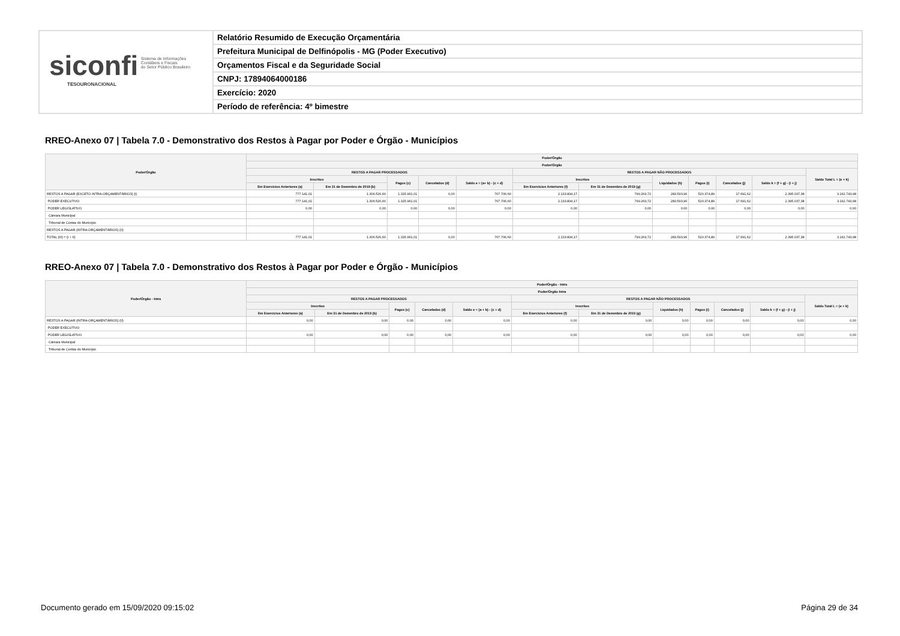siconfi Sistema de Informações
Contábeis e Fiscais
do Setor Público Brasileiro
TESOURONACIONAL
Relatório Resumido de Execução Orçamentária
Prefeitura Municipal de Delfinópolis - MG (Poder Executivo)
Orçamentos Fiscal e da Seguridade Social
CNPJ: 17894064000186
Exercício: 2020
Período de referência: 4º bimestre
RREO-Anexo 07 | Tabela 7.0 - Demonstrativo dos Restos à Pagar por Poder e Órgão - Municípios
| Poder/Órgão | Poder/Órgão | | | | | | | | | | | |
| --- | --- | --- | --- | --- | --- | --- | --- | --- | --- | --- | --- | --- |
| | Poder/Órgão | | | | | | | | | | | |
| | RESTOS A PAGAR PROCESSADOS | | | | | RESTOS A PAGAR NÃO PROCESSADOS | | | | | | Saldo Total L = (e + k) |
| | Inscritos | | Pagos (c) | Cancelados (d) | Saldo e = (a+ b) - (c + d) | Inscritos | | Liquidados (h) | Pagos (i) | Cancelados (j) | Saldo k = (f + g) - (i + j) | |
| | Em Exercícios Anteriores (a) | Em 31 de Dezembro de 2019 (b) | | | | Em Exercícios Anteriores (f) | Em 31 de Dezembro de 2019 (g) | | | | | |
| RESTOS A PAGAR (EXCETO INTRA-ORÇAMENTÁRIOS) (I) | 777.141,01 | 1.306.526,60 | 1.315.961,01 | 0,00 | 767.706,60 | 2.133.834,17 | 799.269,72 | 283.593,96 | 520.374,89 | 17.691,62 | 2.395.037,38 | 3.162.743,98 |
| PODER EXECUTIVO | 777.141,01 | 1.306.526,60 | 1.315.961,01 | | 767.706,60 | 2.133.834,17 | 799.269,72 | 283.593,96 | 520.374,89 | 17.691,62 | 2.395.037,38 | 3.162.743,98 |
| PODER LEGISLATIVO | 0,00 | 0,00 | 0,00 | 0,00 | 0,00 | 0,00 | 0,00 | 0,00 | 0,00 | 0,00 | 0,00 | 0,00 |
| Câmara Municipal | | | | | | | | | | | | |
| Tribunal de Contas do Município | | | | | | | | | | | | |
| RESTOS A PAGAR (INTRA-ORÇAMENTÁRIOS) (II) | | | | | | | | | | | | |
| TOTAL (III) = (I + II) | 777.141,01 | 1.306.526,60 | 1.315.961,01 | 0,00 | 767.706,60 | 2.133.834,17 | 799.269,72 | 283.593,96 | 520.374,89 | 17.691,62 | 2.395.037,38 | 3.162.743,98 |
RREO-Anexo 07 | Tabela 7.0 - Demonstrativo dos Restos à Pagar por Poder e Órgão - Municípios
| Poder/Órgão - Intra | Poder/Órgão - Intra | | | | | | | | | | | |
| --- | --- | --- | --- | --- | --- | --- | --- | --- | --- | --- | --- | --- |
| | Poder/Órgão Intra | | | | | | | | | | | |
| | RESTOS A PAGAR PROCESSADOS | | | | | RESTOS A PAGAR NÃO PROCESSADOS | | | | | | Saldo Total L = (e + k) |
| | Inscritos | | Pagos (c) | Cancelados (d) | Saldo e = (a + b) - (c + d) | Inscritos | | Liquidados (h) | Pagos (i) | Cancelados (j) | Saldo k = (f + g) - (i + j) | |
| | Em Exercícios Anteriores (a) | Em 31 de Dezembro de 2019 (b) | | | | Em Exercícios Anteriores (f) | Em 31 de Dezembro de 2019 (g) | | | | | |
| RESTOS A PAGAR (INTRA-ORÇAMENTÁRIOS) (II) | 0,00 | 0,00 | 0,00 | 0,00 | 0,00 | 0,00 | 0,00 | 0,00 | 0,00 | 0,00 | 0,00 | 0,00 |
| PODER EXECUTIVO | | | | | | | | | | | | |
| PODER LEGISLATIVO | 0,00 | 0,00 | 0,00 | 0,00 | 0,00 | 0,00 | 0,00 | 0,00 | 0,00 | 0,00 | 0,00 | 0,00 |
| Câmara Municipal | | | | | | | | | | | | |
| Tribunal de Contas do Município | | | | | | | | | | | | |
Documento gerado em 15/09/2020 09:15:02 Página 29 de 34